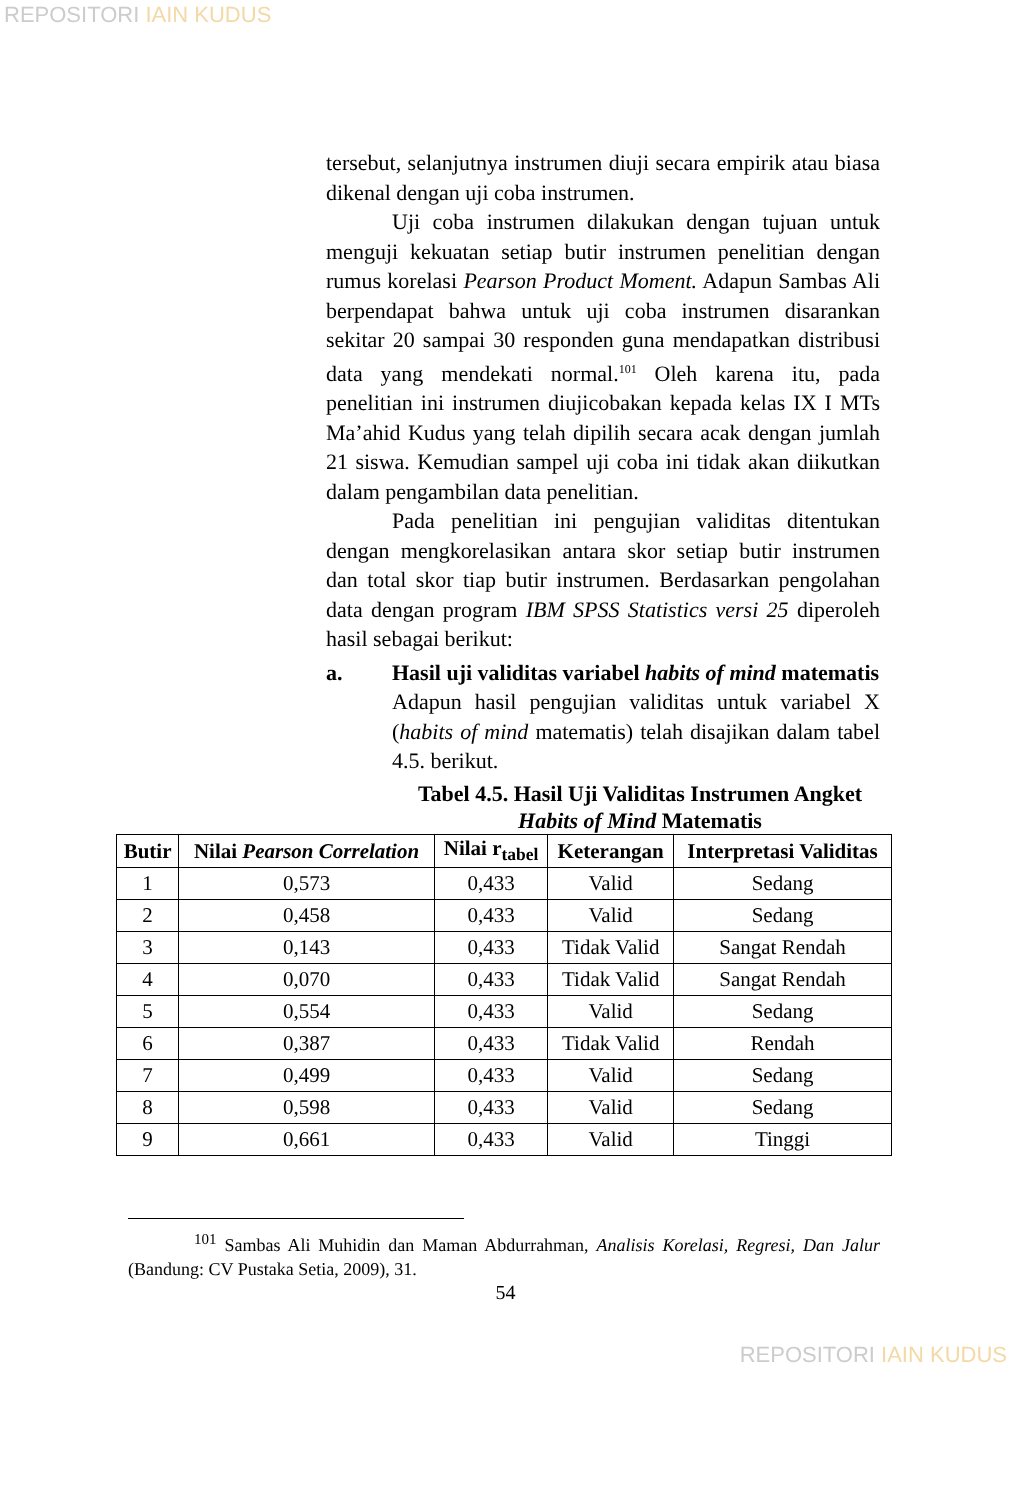REPOSITORI IAIN KUDUS
tersebut, selanjutnya instrumen diuji secara empirik atau biasa dikenal dengan uji coba instrumen.
Uji coba instrumen dilakukan dengan tujuan untuk menguji kekuatan setiap butir instrumen penelitian dengan rumus korelasi Pearson Product Moment. Adapun Sambas Ali berpendapat bahwa untuk uji coba instrumen disarankan sekitar 20 sampai 30 responden guna mendapatkan distribusi data yang mendekati normal.<sup>101</sup> Oleh karena itu, pada penelitian ini instrumen diujicobakan kepada kelas IX I MTs Ma’ahid Kudus yang telah dipilih secara acak dengan jumlah 21 siswa. Kemudian sampel uji coba ini tidak akan diikutkan dalam pengambilan data penelitian.
Pada penelitian ini pengujian validitas ditentukan dengan mengkorelasikan antara skor setiap butir instrumen dan total skor tiap butir instrumen. Berdasarkan pengolahan data dengan program IBM SPSS Statistics versi 25 diperoleh hasil sebagai berikut:
a. Hasil uji validitas variabel habits of mind matematis
Adapun hasil pengujian validitas untuk variabel X (habits of mind matematis) telah disajikan dalam tabel 4.5. berikut.
Tabel 4.5. Hasil Uji Validitas Instrumen Angket Habits of Mind Matematis
| Butir | Nilai Pearson Correlation | Nilai r<sub>tabel</sub> | Keterangan | Interpretasi Validitas |
| --- | --- | --- | --- | --- |
| 1 | 0,573 | 0,433 | Valid | Sedang |
| 2 | 0,458 | 0,433 | Valid | Sedang |
| 3 | 0,143 | 0,433 | Tidak Valid | Sangat Rendah |
| 4 | 0,070 | 0,433 | Tidak Valid | Sangat Rendah |
| 5 | 0,554 | 0,433 | Valid | Sedang |
| 6 | 0,387 | 0,433 | Tidak Valid | Rendah |
| 7 | 0,499 | 0,433 | Valid | Sedang |
| 8 | 0,598 | 0,433 | Valid | Sedang |
| 9 | 0,661 | 0,433 | Valid | Tinggi |
<sup>101</sup> Sambas Ali Muhidin dan Maman Abdurrahman, Analisis Korelasi, Regresi, Dan Jalur (Bandung: CV Pustaka Setia, 2009), 31.
54
REPOSITORI IAIN KUDUS